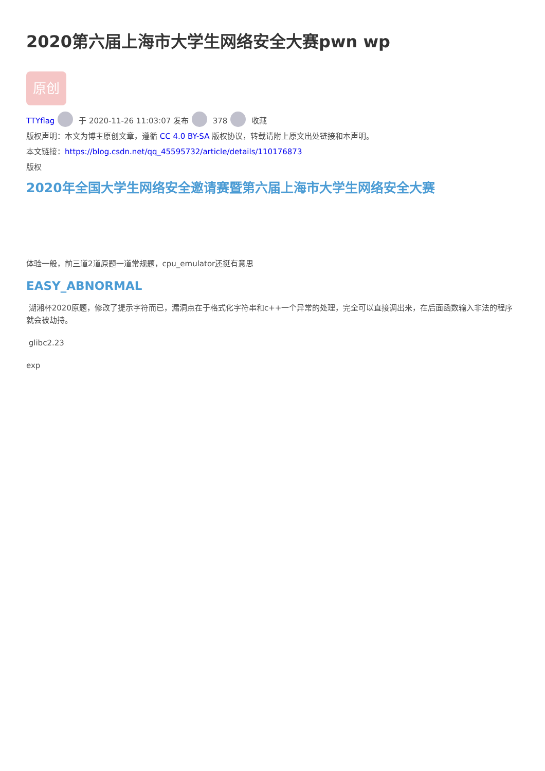2020第六届上海市大学生网络安全大赛pwn wp
原创
TTYflag 于 2020-11-26 11:03:07 发布 378 收藏
版权声明：本文为博主原创文章，遵循 CC 4.0 BY-SA 版权协议，转载请附上原文出处链接和本声明。
本文链接：https://blog.csdn.net/qq_45595732/article/details/110176873
版权
2020年全国大学生网络安全邀请赛暨第六届上海市大学生网络安全大赛
体验一般，前三道2道原题一道常规题，cpu_emulator还挺有意思
EASY_ABNORMAL
湖湘杯2020原题，修改了提示字符而已，漏洞点在于格式化字符串和c++一个异常的处理，完全可以直接调出来，在后面函数输入非法的程序就会被劫持。
glibc2.23
exp